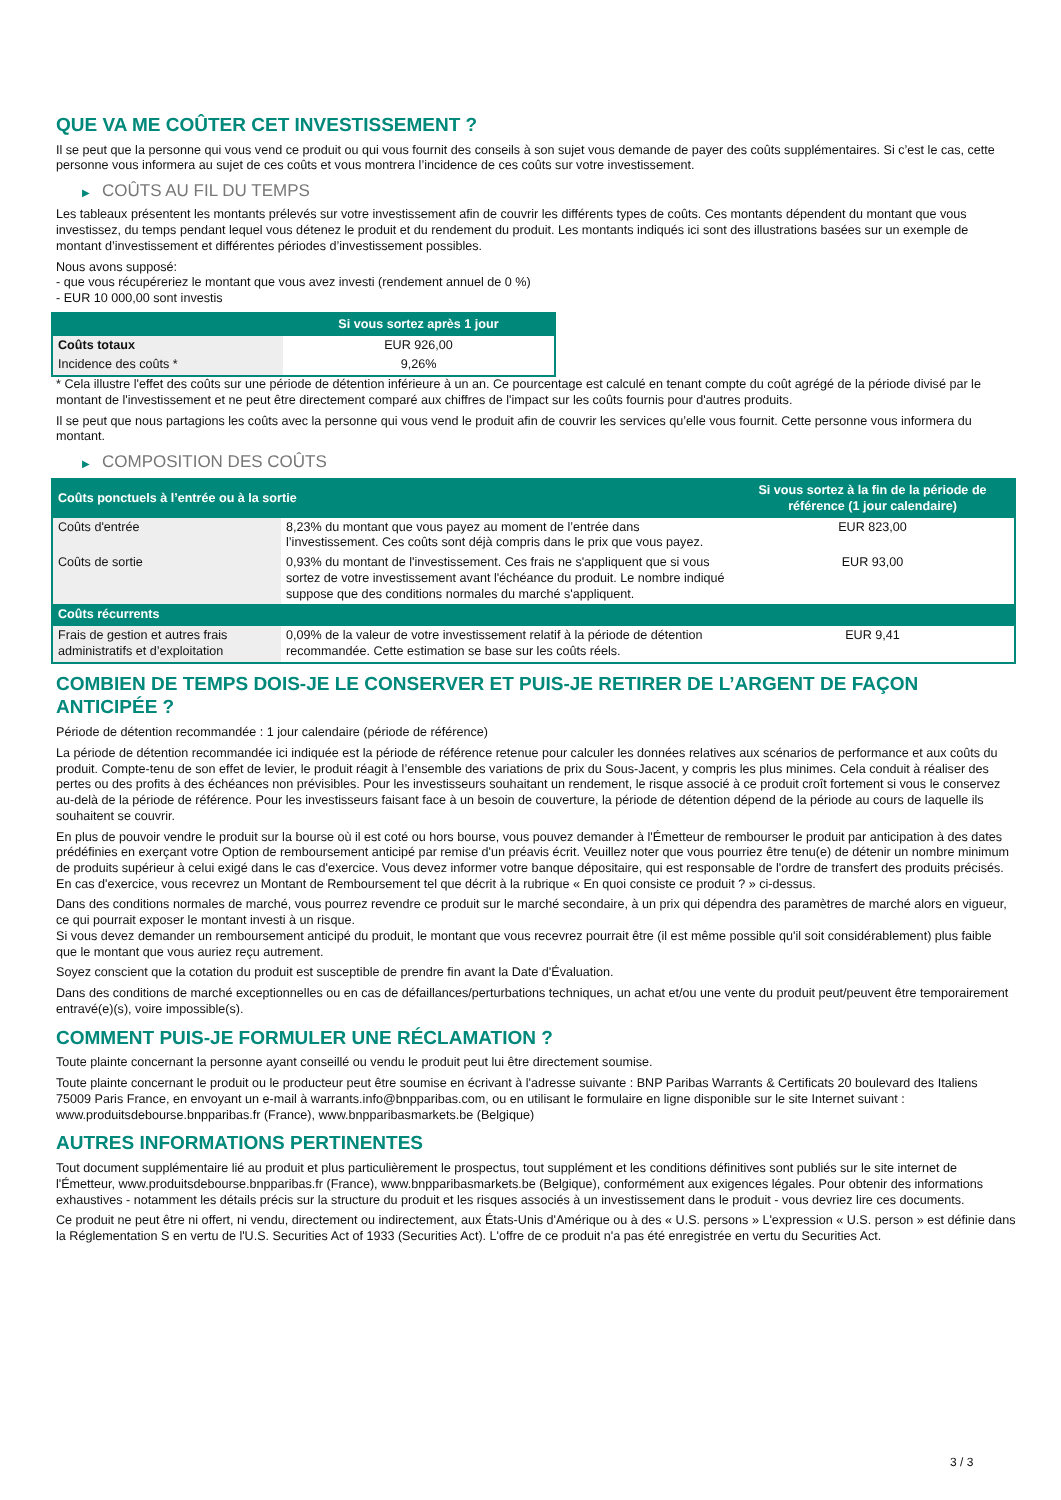QUE VA ME COÛTER CET INVESTISSEMENT ?
Il se peut que la personne qui vous vend ce produit ou qui vous fournit des conseils à son sujet vous demande de payer des coûts supplémentaires. Si c’est le cas, cette personne vous informera au sujet de ces coûts et vous montrera l’incidence de ces coûts sur votre investissement.
▶ COÛTS AU FIL DU TEMPS
Les tableaux présentent les montants prélevés sur votre investissement afin de couvrir les différents types de coûts. Ces montants dépendent du montant que vous investissez, du temps pendant lequel vous détenez le produit et du rendement du produit. Les montants indiqués ici sont des illustrations basées sur un exemple de montant d’investissement et différentes périodes d’investissement possibles.
Nous avons supposé:
- que vous récupéreriez le montant que vous avez investi (rendement annuel de 0 %)
- EUR 10 000,00 sont investis
| | Si vous sortez après 1 jour |
| --- | --- |
| Coûts totaux | EUR 926,00 |
| Incidence des coûts * | 9,26% |
* Cela illustre l'effet des coûts sur une période de détention inférieure à un an. Ce pourcentage est calculé en tenant compte du coût agrégé de la période divisé par le montant de l'investissement et ne peut être directement comparé aux chiffres de l'impact sur les coûts fournis pour d'autres produits.
Il se peut que nous partagions les coûts avec la personne qui vous vend le produit afin de couvrir les services qu’elle vous fournit. Cette personne vous informera du montant.
▶ COMPOSITION DES COÛTS
| Coûts ponctuels à l’entrée ou à la sortie | | Si vous sortez à la fin de la période de référence (1 jour calendaire) |
| --- | --- | --- |
| Coûts d'entrée | 8,23% du montant que vous payez au moment de l’entrée dans l’investissement. Ces coûts sont déjà compris dans le prix que vous payez. | EUR 823,00 |
| Coûts de sortie | 0,93% du montant de l'investissement. Ces frais ne s'appliquent que si vous sortez de votre investissement avant l'échéance du produit. Le nombre indiqué suppose que des conditions normales du marché s'appliquent. | EUR 93,00 |
| Coûts récurrents | | |
| Frais de gestion et autres frais administratifs et d’exploitation | 0,09% de la valeur de votre investissement relatif à la période de détention recommandée. Cette estimation se base sur les coûts réels. | EUR 9,41 |
COMBIEN DE TEMPS DOIS-JE LE CONSERVER ET PUIS-JE RETIRER DE L’ARGENT DE FAÇON ANTICIPÉE ?
Période de détention recommandée : 1 jour calendaire (période de référence)
La période de détention recommandée ici indiquée est la période de référence retenue pour calculer les données relatives aux scénarios de performance et aux coûts du produit. Compte-tenu de son effet de levier, le produit réagit à l’ensemble des variations de prix du Sous-Jacent, y compris les plus minimes. Cela conduit à réaliser des pertes ou des profits à des échéances non prévisibles. Pour les investisseurs souhaitant un rendement, le risque associé à ce produit croît fortement si vous le conservez au-delà de la période de référence. Pour les investisseurs faisant face à un besoin de couverture, la période de détention dépend de la période au cours de laquelle ils souhaitent se couvrir.
En plus de pouvoir vendre le produit sur la bourse où il est coté ou hors bourse, vous pouvez demander à l'Émetteur de rembourser le produit par anticipation à des dates prédéfinies en exerçant votre Option de remboursement anticipé par remise d'un préavis écrit. Veuillez noter que vous pourriez être tenu(e) de détenir un nombre minimum de produits supérieur à celui exigé dans le cas d'exercice. Vous devez informer votre banque dépositaire, qui est responsable de l'ordre de transfert des produits précisés. En cas d'exercice, vous recevrez un Montant de Remboursement tel que décrit à la rubrique « En quoi consiste ce produit ? » ci-dessus.
Dans des conditions normales de marché, vous pourrez revendre ce produit sur le marché secondaire, à un prix qui dépendra des paramètres de marché alors en vigueur, ce qui pourrait exposer le montant investi à un risque.
Si vous devez demander un remboursement anticipé du produit, le montant que vous recevrez pourrait être (il est même possible qu'il soit considérablement) plus faible que le montant que vous auriez reçu autrement.
Soyez conscient que la cotation du produit est susceptible de prendre fin avant la Date d'Évaluation.
Dans des conditions de marché exceptionnelles ou en cas de défaillances/perturbations techniques, un achat et/ou une vente du produit peut/peuvent être temporairement entravé(e)(s), voire impossible(s).
COMMENT PUIS-JE FORMULER UNE RÉCLAMATION ?
Toute plainte concernant la personne ayant conseillé ou vendu le produit peut lui être directement soumise.
Toute plainte concernant le produit ou le producteur peut être soumise en écrivant à l'adresse suivante : BNP Paribas Warrants & Certificats 20 boulevard des Italiens 75009 Paris France, en envoyant un e-mail à warrants.info@bnpparibas.com, ou en utilisant le formulaire en ligne disponible sur le site Internet suivant : www.produitsdebourse.bnpparibas.fr (France), www.bnpparibasmarkets.be (Belgique)
AUTRES INFORMATIONS PERTINENTES
Tout document supplémentaire lié au produit et plus particulièrement le prospectus, tout supplément et les conditions définitives sont publiés sur le site internet de l'Émetteur, www.produitsdebourse.bnpparibas.fr (France), www.bnpparibasmarkets.be (Belgique), conformément aux exigences légales. Pour obtenir des informations exhaustives - notamment les détails précis sur la structure du produit et les risques associés à un investissement dans le produit - vous devriez lire ces documents.
Ce produit ne peut être ni offert, ni vendu, directement ou indirectement, aux États-Unis d'Amérique ou à des « U.S. persons » L'expression « U.S. person » est définie dans la Réglementation S en vertu de l'U.S. Securities Act of 1933 (Securities Act). L'offre de ce produit n'a pas été enregistrée en vertu du Securities Act.
3 / 3